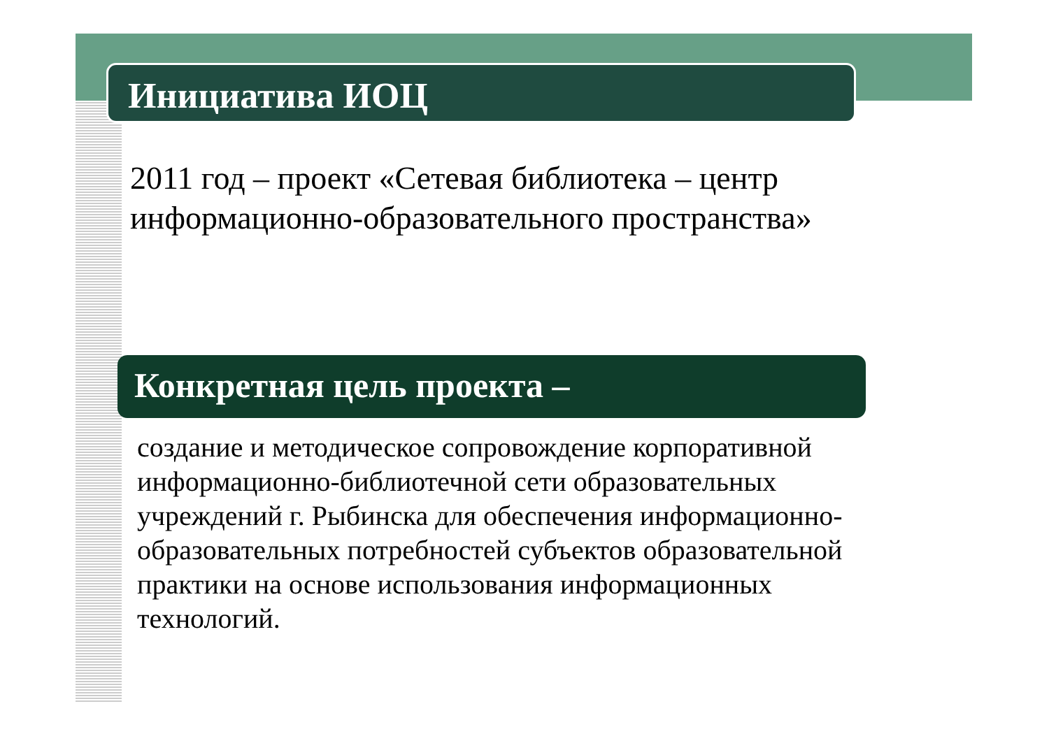Инициатива ИОЦ
2011 год – проект «Сетевая библиотека – центр
информационно-образовательного пространства»
Конкретная цель проекта –
создание и методическое сопровождение корпоративной информационно-библиотечной сети образовательных учреждений г. Рыбинска для обеспечения информационно-образовательных потребностей субъектов образовательной практики на основе использования информационных технологий.